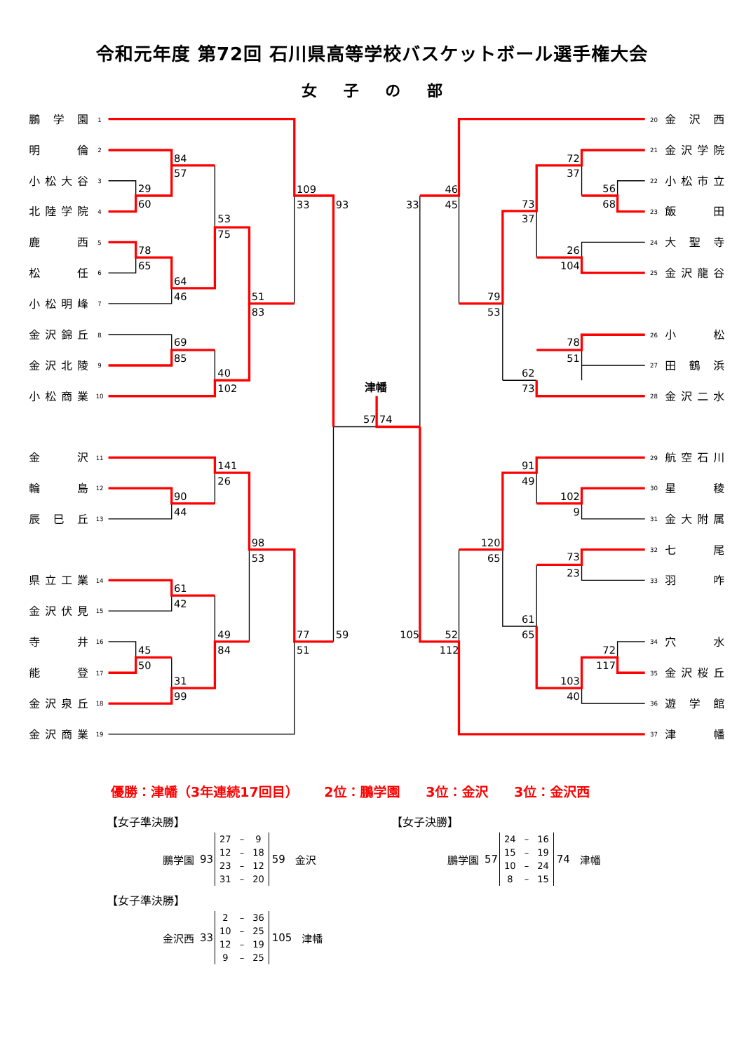令和元年度 第72回 石川県高等学校バスケットボール選手権大会
女 子 の 部
鵬学園
1
明倫
2
小松大谷
3
北陸学院
4
鹿西
5
松任
6
小松明峰
7
金沢錦丘
8
金沢北陵
9
小松商業
10
金沢
11
輪島
12
辰巳丘
13
県立工業
14
金沢伏見
15
寺井
16
能登
17
金沢泉丘
18
金沢商業
19
20
金沢西
21
金沢学院
22
小松市立
23
飯田
24
大聖寺
25
金沢龍谷
26
小松
27
田鶴浜
28
金沢二水
29
航空石川
30
星稜
31
金大附属
32
七尾
33
羽咋
34
穴水
35
金沢桜丘
36
遊学館
37
津幡
84
57
29
60
53
75
78
65
64
46
51
83
69
85
40
102
109
33
93
33
46
45
津幡
57
74
141
26
90
44
98
53
61
42
49
84
45
50
31
99
77
51
59
105
52
112
72
37
56
68
73
37
26
104
79
53
78
51
62
73
91
49
102
9
120
65
73
23
61
65
72
117
103
40
優勝：津幡（3年連続17回目） 2位：鵬学園 3位：金沢 3位：金沢西
【女子準決勝】
鵬学園 93
| 27 | – | 9 |
| 12 | – | 18 |
| 23 | – | 12 |
| 31 | – | 20 |
59 金沢
【女子準決勝】
金沢西 33
| 2 | – | 36 |
| 10 | – | 25 |
| 12 | – | 19 |
| 9 | – | 25 |
105 津幡
【女子決勝】
鵬学園 57
| 24 | – | 16 |
| 15 | – | 19 |
| 10 | – | 24 |
| 8 | – | 15 |
74 津幡